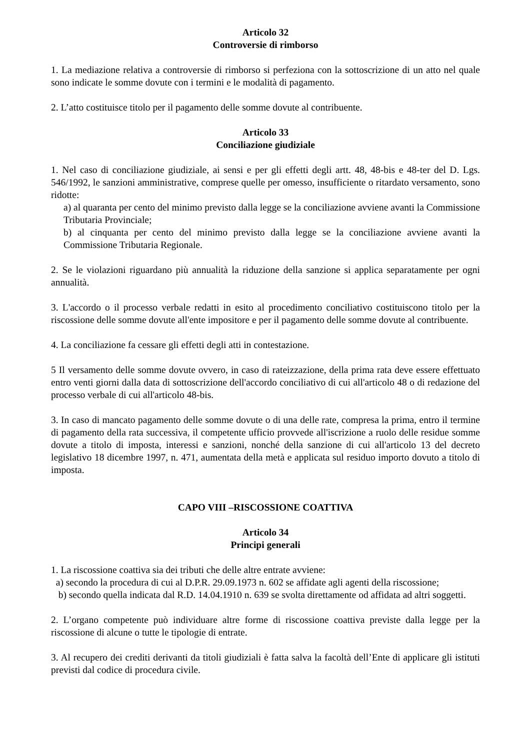Articolo 32
Controversie di rimborso
1. La mediazione relativa a controversie di rimborso si perfeziona con la sottoscrizione di un atto nel quale sono indicate le somme dovute con i termini e le modalità di pagamento.
2. L’atto costituisce titolo per il pagamento delle somme dovute al contribuente.
Articolo 33
Conciliazione giudiziale
1. Nel caso di conciliazione giudiziale, ai sensi e per gli effetti degli artt. 48, 48-bis e 48-ter del D. Lgs. 546/1992, le sanzioni amministrative, comprese quelle per omesso, insufficiente o ritardato versamento, sono ridotte:
a) al quaranta per cento del minimo previsto dalla legge se la conciliazione avviene avanti la Commissione Tributaria Provinciale;
b) al cinquanta per cento del minimo previsto dalla legge se la conciliazione avviene avanti la Commissione Tributaria Regionale.
2. Se le violazioni riguardano più annualità la riduzione della sanzione si applica separatamente per ogni annualità.
3. L'accordo o il processo verbale redatti in esito al procedimento conciliativo costituiscono titolo per la riscossione delle somme dovute all'ente impositore e per il pagamento delle somme dovute al contribuente.
4. La conciliazione fa cessare gli effetti degli atti in contestazione.
5 Il versamento delle somme dovute ovvero, in caso di rateizzazione, della prima rata deve essere effettuato entro venti giorni dalla data di sottoscrizione dell'accordo conciliativo di cui all'articolo 48 o di redazione del processo verbale di cui all'articolo 48-bis.
3. In caso di mancato pagamento delle somme dovute o di una delle rate, compresa la prima, entro il termine di pagamento della rata successiva, il competente ufficio provvede all'iscrizione a ruolo delle residue somme dovute a titolo di imposta, interessi e sanzioni, nonché della sanzione di cui all'articolo 13 del decreto legislativo 18 dicembre 1997, n. 471, aumentata della metà e applicata sul residuo importo dovuto a titolo di imposta.
CAPO VIII –RISCOSSIONE COATTIVA
Articolo 34
Principi generali
1. La riscossione coattiva sia dei tributi che delle altre entrate avviene:
a) secondo la procedura di cui al D.P.R. 29.09.1973 n. 602 se affidate agli agenti della riscossione;
b) secondo quella indicata dal R.D. 14.04.1910 n. 639 se svolta direttamente od affidata ad altri soggetti.
2. L’organo competente può individuare altre forme di riscossione coattiva previste dalla legge per la riscossione di alcune o tutte le tipologie di entrate.
3. Al recupero dei crediti derivanti da titoli giudiziali è fatta salva la facoltà dell’Ente di applicare gli istituti previsti dal codice di procedura civile.